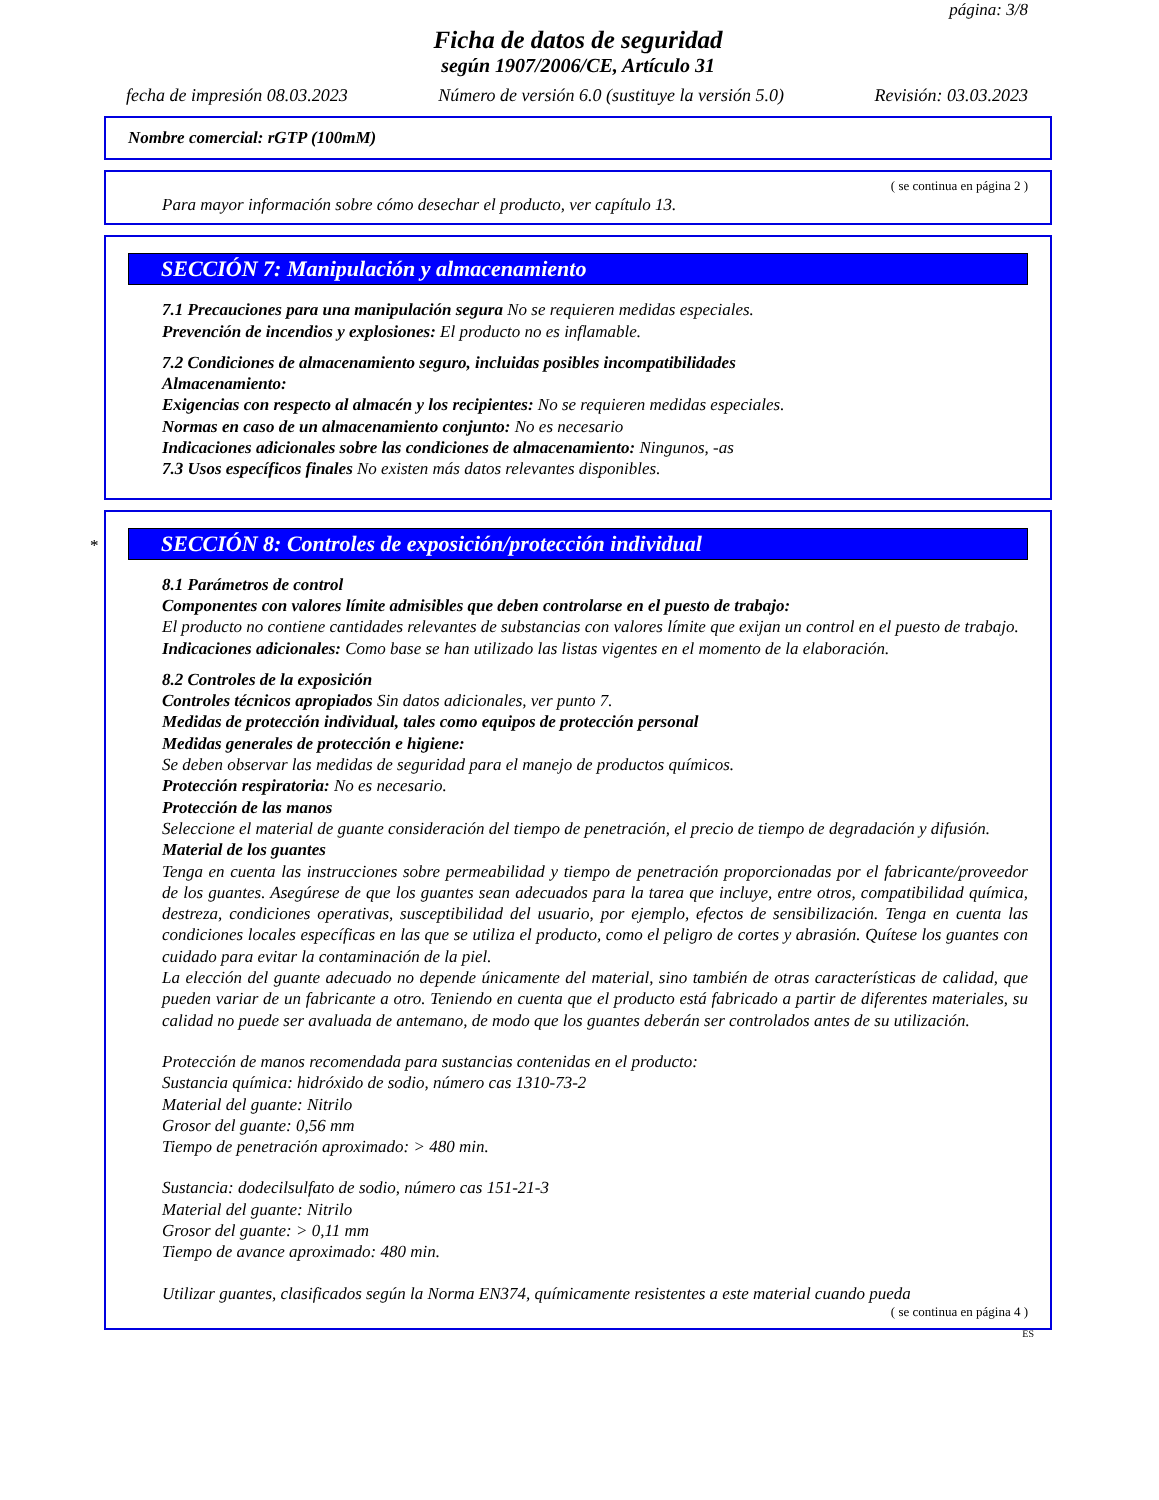página: 3/8
Ficha de datos de seguridad
según 1907/2006/CE, Artículo 31
fecha de impresión 08.03.2023 Número de versión 6.0 (sustituye la versión 5.0) Revisión: 03.03.2023
Nombre comercial: rGTP (100mM)
( se continua en página 2 )
Para mayor información sobre cómo desechar el producto, ver capítulo 13.
SECCIÓN 7: Manipulación y almacenamiento
7.1 Precauciones para una manipulación segura No se requieren medidas especiales.
Prevención de incendios y explosiones: El producto no es inflamable.
7.2 Condiciones de almacenamiento seguro, incluidas posibles incompatibilidades
Almacenamiento:
Exigencias con respecto al almacén y los recipientes: No se requieren medidas especiales.
Normas en caso de un almacenamiento conjunto: No es necesario
Indicaciones adicionales sobre las condiciones de almacenamiento: Ningunos, -as
7.3 Usos específicos finales No existen más datos relevantes disponibles.
*
SECCIÓN 8: Controles de exposición/protección individual
8.1 Parámetros de control
Componentes con valores límite admisibles que deben controlarse en el puesto de trabajo:
El producto no contiene cantidades relevantes de substancias con valores límite que exijan un control en el puesto de trabajo.
Indicaciones adicionales: Como base se han utilizado las listas vigentes en el momento de la elaboración.
8.2 Controles de la exposición
Controles técnicos apropiados Sin datos adicionales, ver punto 7.
Medidas de protección individual, tales como equipos de protección personal
Medidas generales de protección e higiene:
Se deben observar las medidas de seguridad para el manejo de productos químicos.
Protección respiratoria: No es necesario.
Protección de las manos
Seleccione el material de guante consideración del tiempo de penetración, el precio de tiempo de degradación y difusión.
Material de los guantes
Tenga en cuenta las instrucciones sobre permeabilidad y tiempo de penetración proporcionadas por el fabricante/proveedor de los guantes. Asegúrese de que los guantes sean adecuados para la tarea que incluye, entre otros, compatibilidad química, destreza, condiciones operativas, susceptibilidad del usuario, por ejemplo, efectos de sensibilización. Tenga en cuenta las condiciones locales específicas en las que se utiliza el producto, como el peligro de cortes y abrasión. Quítese los guantes con cuidado para evitar la contaminación de la piel.
La elección del guante adecuado no depende únicamente del material, sino también de otras características de calidad, que pueden variar de un fabricante a otro. Teniendo en cuenta que el producto está fabricado a partir de diferentes materiales, su calidad no puede ser avaluada de antemano, de modo que los guantes deberán ser controlados antes de su utilización.
Protección de manos recomendada para sustancias contenidas en el producto:
Sustancia química: hidróxido de sodio, número cas 1310-73-2
Material del guante: Nitrilo
Grosor del guante: 0,56 mm
Tiempo de penetración aproximado: > 480 min.
Sustancia: dodecilsulfato de sodio, número cas 151-21-3
Material del guante: Nitrilo
Grosor del guante: > 0,11 mm
Tiempo de avance aproximado: 480 min.
Utilizar guantes, clasificados según la Norma EN374, químicamente resistentes a este material cuando pueda
( se continua en página 4 )
ES